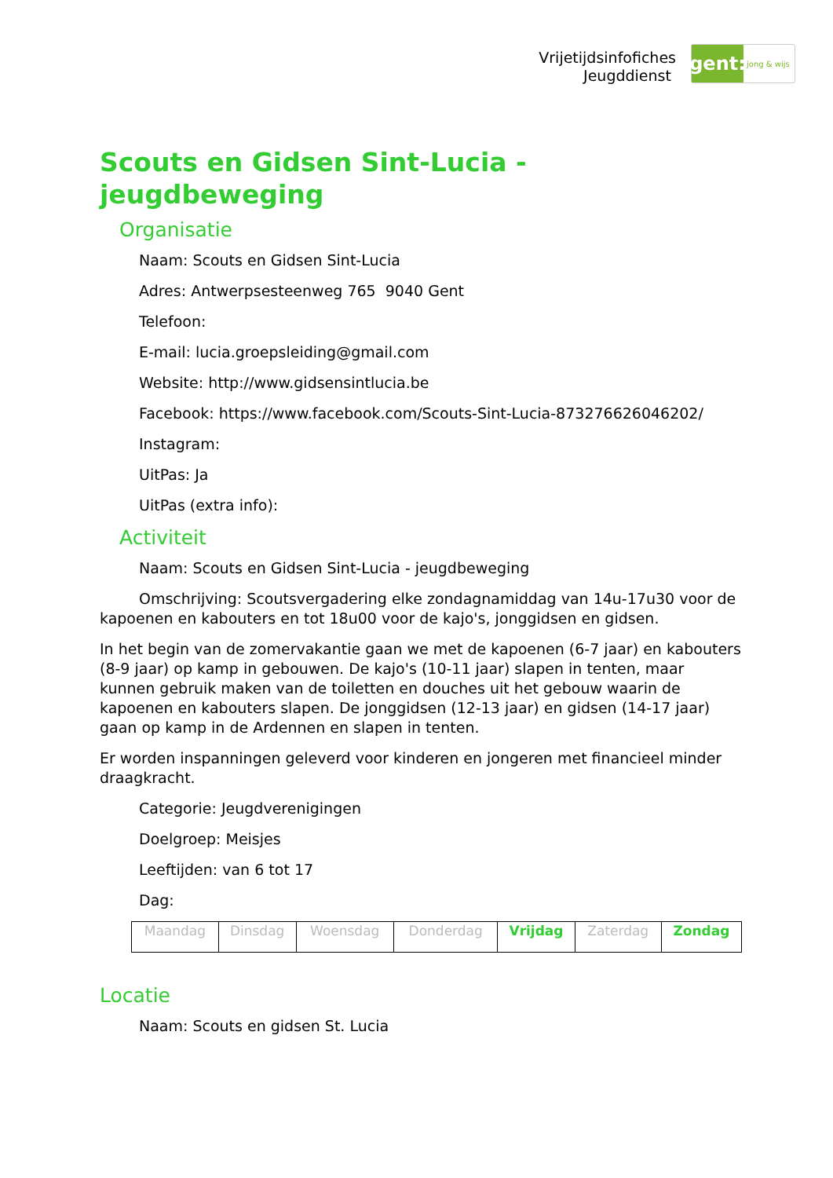Vrijetijdsinfofiches
Jeugddienst
gent:
jong & wijs
Scouts en Gidsen Sint-Lucia - jeugdbeweging
Organisatie
Naam: Scouts en Gidsen Sint-Lucia
Adres: Antwerpsesteenweg 765 9040 Gent
Telefoon:
E-mail: lucia.groepsleiding@gmail.com
Website: http://www.gidsensintlucia.be
Facebook: https://www.facebook.com/Scouts-Sint-Lucia-873276626046202/
Instagram:
UitPas: Ja
UitPas (extra info):
Activiteit
Naam: Scouts en Gidsen Sint-Lucia - jeugdbeweging
Omschrijving: Scoutsvergadering elke zondagnamiddag van 14u-17u30 voor de kapoenen en kabouters en tot 18u00 voor de kajo's, jonggidsen en gidsen.
In het begin van de zomervakantie gaan we met de kapoenen (6-7 jaar) en kabouters (8-9 jaar) op kamp in gebouwen. De kajo's (10-11 jaar) slapen in tenten, maar kunnen gebruik maken van de toiletten en douches uit het gebouw waarin de kapoenen en kabouters slapen. De jonggidsen (12-13 jaar) en gidsen (14-17 jaar) gaan op kamp in de Ardennen en slapen in tenten.
Er worden inspanningen geleverd voor kinderen en jongeren met financieel minder draagkracht.
Categorie: Jeugdverenigingen
Doelgroep: Meisjes
Leeftijden: van 6 tot 17
Dag:
| Maandag | Dinsdag | Woensdag | Donderdag | Vrijdag | Zaterdag | Zondag |
Locatie
Naam: Scouts en gidsen St. Lucia